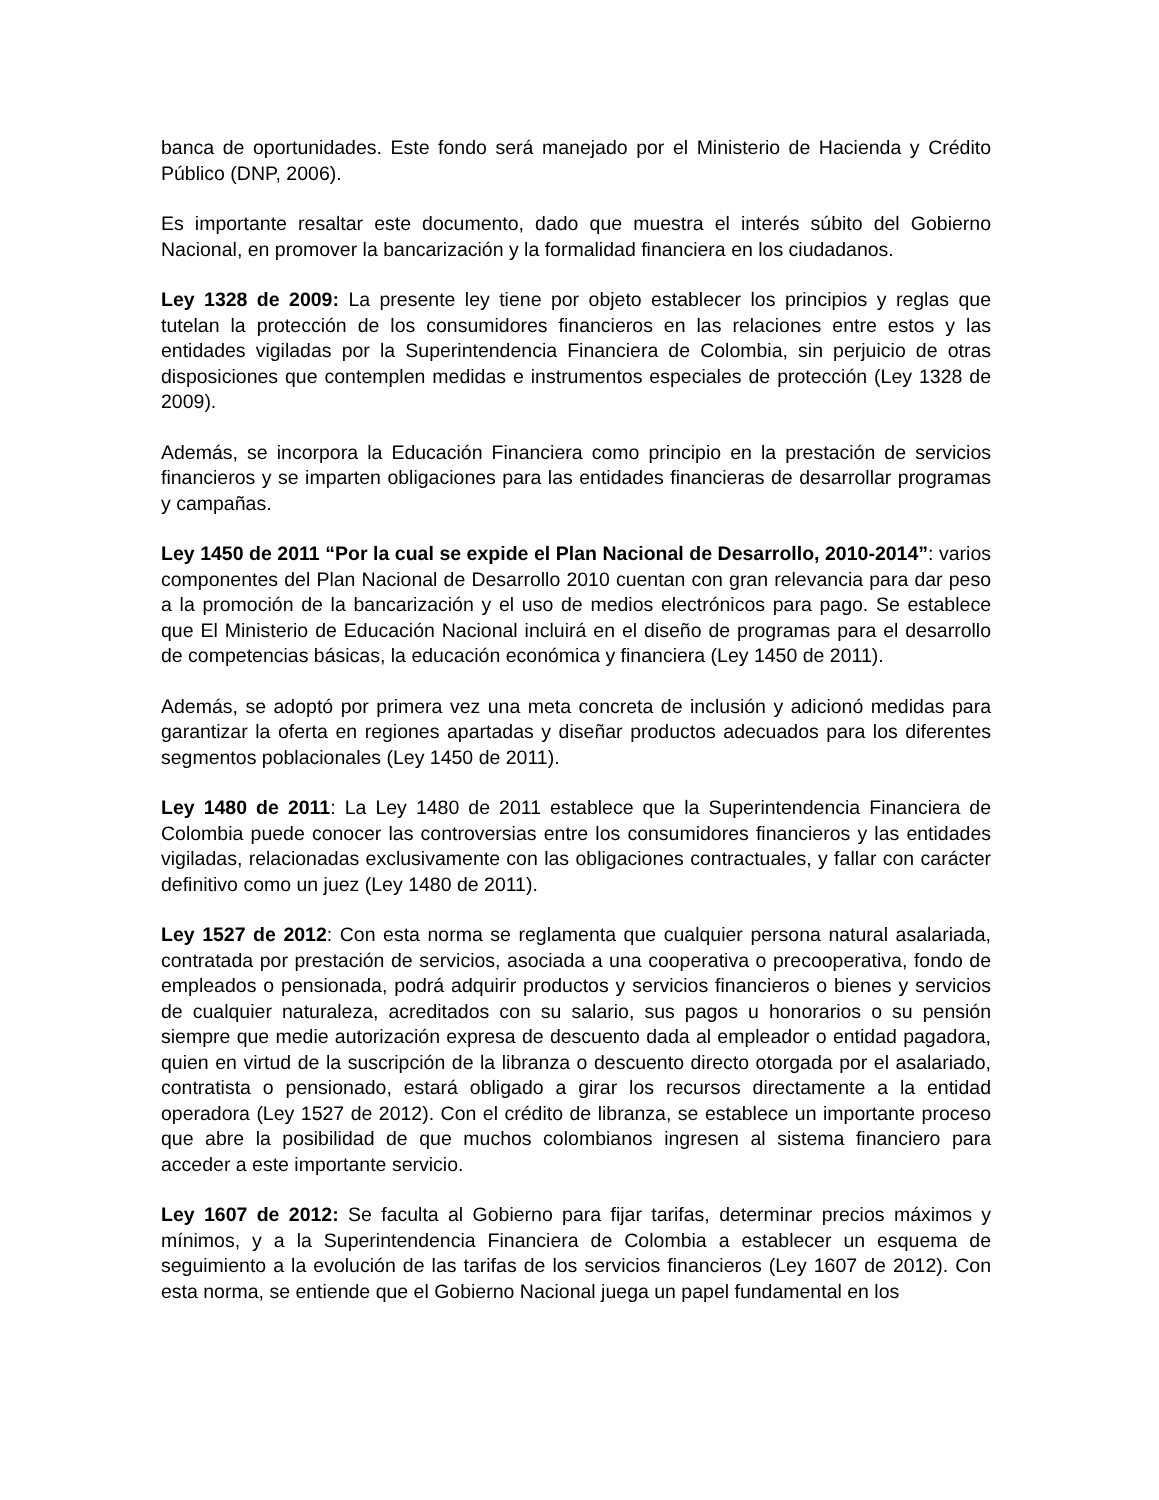banca de oportunidades. Este fondo será manejado por el Ministerio de Hacienda y Crédito Público (DNP, 2006).
Es importante resaltar este documento, dado que muestra el interés súbito del Gobierno Nacional, en promover la bancarización y la formalidad financiera en los ciudadanos.
Ley 1328 de 2009: La presente ley tiene por objeto establecer los principios y reglas que tutelan la protección de los consumidores financieros en las relaciones entre estos y las entidades vigiladas por la Superintendencia Financiera de Colombia, sin perjuicio de otras disposiciones que contemplen medidas e instrumentos especiales de protección (Ley 1328 de 2009).
Además, se incorpora la Educación Financiera como principio en la prestación de servicios financieros y se imparten obligaciones para las entidades financieras de desarrollar programas y campañas.
Ley 1450 de 2011 “Por la cual se expide el Plan Nacional de Desarrollo, 2010-2014”: varios componentes del Plan Nacional de Desarrollo 2010 cuentan con gran relevancia para dar peso a la promoción de la bancarización y el uso de medios electrónicos para pago. Se establece que El Ministerio de Educación Nacional incluirá en el diseño de programas para el desarrollo de competencias básicas, la educación económica y financiera (Ley 1450 de 2011).
Además, se adoptó por primera vez una meta concreta de inclusión y adicionó medidas para garantizar la oferta en regiones apartadas y diseñar productos adecuados para los diferentes segmentos poblacionales (Ley 1450 de 2011).
Ley 1480 de 2011: La Ley 1480 de 2011 establece que la Superintendencia Financiera de Colombia puede conocer las controversias entre los consumidores financieros y las entidades vigiladas, relacionadas exclusivamente con las obligaciones contractuales, y fallar con carácter definitivo como un juez (Ley 1480 de 2011).
Ley 1527 de 2012: Con esta norma se reglamenta que cualquier persona natural asalariada, contratada por prestación de servicios, asociada a una cooperativa o precooperativa, fondo de empleados o pensionada, podrá adquirir productos y servicios financieros o bienes y servicios de cualquier naturaleza, acreditados con su salario, sus pagos u honorarios o su pensión siempre que medie autorización expresa de descuento dada al empleador o entidad pagadora, quien en virtud de la suscripción de la libranza o descuento directo otorgada por el asalariado, contratista o pensionado, estará obligado a girar los recursos directamente a la entidad operadora (Ley 1527 de 2012). Con el crédito de libranza, se establece un importante proceso que abre la posibilidad de que muchos colombianos ingresen al sistema financiero para acceder a este importante servicio.
Ley 1607 de 2012: Se faculta al Gobierno para fijar tarifas, determinar precios máximos y mínimos, y a la Superintendencia Financiera de Colombia a establecer un esquema de seguimiento a la evolución de las tarifas de los servicios financieros (Ley 1607 de 2012). Con esta norma, se entiende que el Gobierno Nacional juega un papel fundamental en los